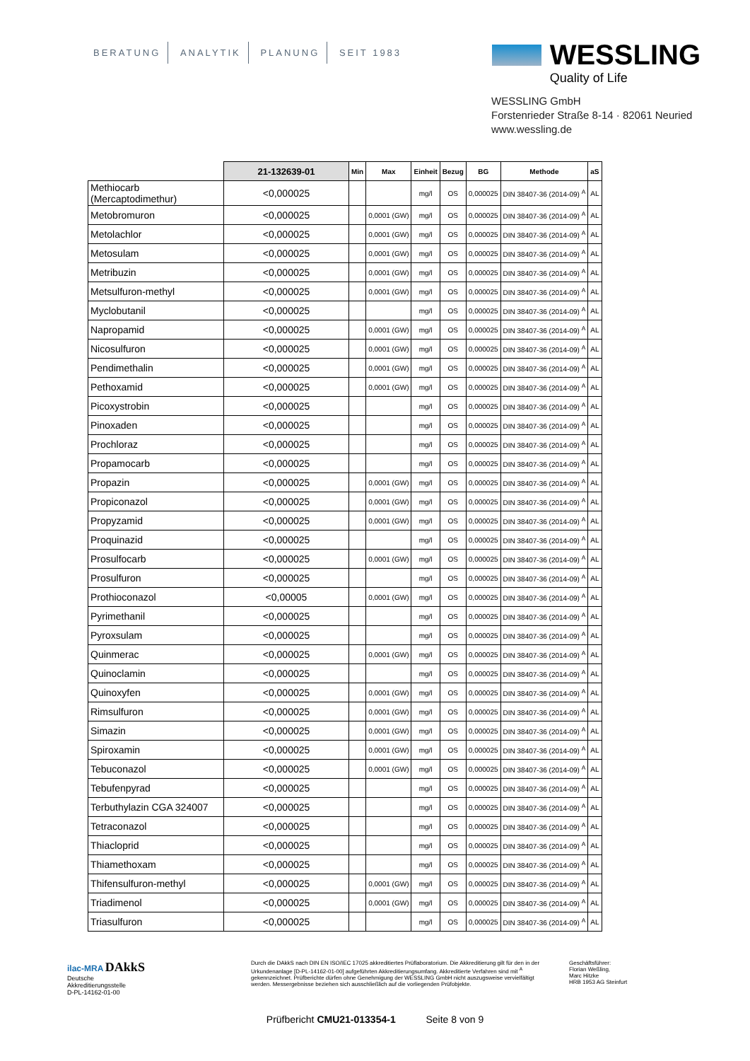BERATUNG ANALYTIK PLANUNG SEIT 1983
WESSLING
Quality of Life
WESSLING GmbH
Forstenrieder Straße 8-14 · 82061 Neuried
www.wessling.de
| | 21-132639-01 | Min | Max | Einheit | Bezug | BG | Methode | aS |
| --- | --- | --- | --- | --- | --- | --- | --- | --- |
| Methiocarb (Mercaptodimethur) | <0,000025 | | | mg/l | OS | 0,000025 | DIN 38407-36 (2014-09) <sup>A</sup> | AL |
| Metobromuron | <0,000025 | | 0,0001 (GW) | mg/l | OS | 0,000025 | DIN 38407-36 (2014-09) <sup>A</sup> | AL |
| Metolachlor | <0,000025 | | 0,0001 (GW) | mg/l | OS | 0,000025 | DIN 38407-36 (2014-09) <sup>A</sup> | AL |
| Metosulam | <0,000025 | | 0,0001 (GW) | mg/l | OS | 0,000025 | DIN 38407-36 (2014-09) <sup>A</sup> | AL |
| Metribuzin | <0,000025 | | 0,0001 (GW) | mg/l | OS | 0,000025 | DIN 38407-36 (2014-09) <sup>A</sup> | AL |
| Metsulfuron-methyl | <0,000025 | | 0,0001 (GW) | mg/l | OS | 0,000025 | DIN 38407-36 (2014-09) <sup>A</sup> | AL |
| Myclobutanil | <0,000025 | | | mg/l | OS | 0,000025 | DIN 38407-36 (2014-09) <sup>A</sup> | AL |
| Napropamid | <0,000025 | | 0,0001 (GW) | mg/l | OS | 0,000025 | DIN 38407-36 (2014-09) <sup>A</sup> | AL |
| Nicosulfuron | <0,000025 | | 0,0001 (GW) | mg/l | OS | 0,000025 | DIN 38407-36 (2014-09) <sup>A</sup> | AL |
| Pendimethalin | <0,000025 | | 0,0001 (GW) | mg/l | OS | 0,000025 | DIN 38407-36 (2014-09) <sup>A</sup> | AL |
| Pethoxamid | <0,000025 | | 0,0001 (GW) | mg/l | OS | 0,000025 | DIN 38407-36 (2014-09) <sup>A</sup> | AL |
| Picoxystrobin | <0,000025 | | | mg/l | OS | 0,000025 | DIN 38407-36 (2014-09) <sup>A</sup> | AL |
| Pinoxaden | <0,000025 | | | mg/l | OS | 0,000025 | DIN 38407-36 (2014-09) <sup>A</sup> | AL |
| Prochloraz | <0,000025 | | | mg/l | OS | 0,000025 | DIN 38407-36 (2014-09) <sup>A</sup> | AL |
| Propamocarb | <0,000025 | | | mg/l | OS | 0,000025 | DIN 38407-36 (2014-09) <sup>A</sup> | AL |
| Propazin | <0,000025 | | 0,0001 (GW) | mg/l | OS | 0,000025 | DIN 38407-36 (2014-09) <sup>A</sup> | AL |
| Propiconazol | <0,000025 | | 0,0001 (GW) | mg/l | OS | 0,000025 | DIN 38407-36 (2014-09) <sup>A</sup> | AL |
| Propyzamid | <0,000025 | | 0,0001 (GW) | mg/l | OS | 0,000025 | DIN 38407-36 (2014-09) <sup>A</sup> | AL |
| Proquinazid | <0,000025 | | | mg/l | OS | 0,000025 | DIN 38407-36 (2014-09) <sup>A</sup> | AL |
| Prosulfocarb | <0,000025 | | 0,0001 (GW) | mg/l | OS | 0,000025 | DIN 38407-36 (2014-09) <sup>A</sup> | AL |
| Prosulfuron | <0,000025 | | | mg/l | OS | 0,000025 | DIN 38407-36 (2014-09) <sup>A</sup> | AL |
| Prothioconazol | <0,00005 | | 0,0001 (GW) | mg/l | OS | 0,000025 | DIN 38407-36 (2014-09) <sup>A</sup> | AL |
| Pyrimethanil | <0,000025 | | | mg/l | OS | 0,000025 | DIN 38407-36 (2014-09) <sup>A</sup> | AL |
| Pyroxsulam | <0,000025 | | | mg/l | OS | 0,000025 | DIN 38407-36 (2014-09) <sup>A</sup> | AL |
| Quinmerac | <0,000025 | | 0,0001 (GW) | mg/l | OS | 0,000025 | DIN 38407-36 (2014-09) <sup>A</sup> | AL |
| Quinoclamin | <0,000025 | | | mg/l | OS | 0,000025 | DIN 38407-36 (2014-09) <sup>A</sup> | AL |
| Quinoxyfen | <0,000025 | | 0,0001 (GW) | mg/l | OS | 0,000025 | DIN 38407-36 (2014-09) <sup>A</sup> | AL |
| Rimsulfuron | <0,000025 | | 0,0001 (GW) | mg/l | OS | 0,000025 | DIN 38407-36 (2014-09) <sup>A</sup> | AL |
| Simazin | <0,000025 | | 0,0001 (GW) | mg/l | OS | 0,000025 | DIN 38407-36 (2014-09) <sup>A</sup> | AL |
| Spiroxamin | <0,000025 | | 0,0001 (GW) | mg/l | OS | 0,000025 | DIN 38407-36 (2014-09) <sup>A</sup> | AL |
| Tebuconazol | <0,000025 | | 0,0001 (GW) | mg/l | OS | 0,000025 | DIN 38407-36 (2014-09) <sup>A</sup> | AL |
| Tebufenpyrad | <0,000025 | | | mg/l | OS | 0,000025 | DIN 38407-36 (2014-09) <sup>A</sup> | AL |
| Terbuthylazin CGA 324007 | <0,000025 | | | mg/l | OS | 0,000025 | DIN 38407-36 (2014-09) <sup>A</sup> | AL |
| Tetraconazol | <0,000025 | | | mg/l | OS | 0,000025 | DIN 38407-36 (2014-09) <sup>A</sup> | AL |
| Thiacloprid | <0,000025 | | | mg/l | OS | 0,000025 | DIN 38407-36 (2014-09) <sup>A</sup> | AL |
| Thiamethoxam | <0,000025 | | | mg/l | OS | 0,000025 | DIN 38407-36 (2014-09) <sup>A</sup> | AL |
| Thifensulfuron-methyl | <0,000025 | | 0,0001 (GW) | mg/l | OS | 0,000025 | DIN 38407-36 (2014-09) <sup>A</sup> | AL |
| Triadimenol | <0,000025 | | 0,0001 (GW) | mg/l | OS | 0,000025 | DIN 38407-36 (2014-09) <sup>A</sup> | AL |
| Triasulfuron | <0,000025 | | | mg/l | OS | 0,000025 | DIN 38407-36 (2014-09) <sup>A</sup> | AL |
ilac-MRA DAkkS
Deutsche
Akkreditierungsstelle
D-PL-14162-01-00
Durch die DAkkS nach DIN EN ISO/IEC 17025 akkreditiertes Prüflaboratorium. Die Akkreditierung gilt für den in der Urkundenanlage [D-PL-14162-01-00] aufgeführten Akkreditierungsumfang. Akkreditierte Verfahren sind mit <sup>A</sup> gekennzeichnet. Prüfberichte dürfen ohne Genehmigung der WESSLING GmbH nicht auszugsweise vervielfältigt werden. Messergebnisse beziehen sich ausschließlich auf die vorliegenden Prüfobjekte.
Geschäftsführer:
Florian Weßling,
Marc Hitzke
HRB 1953 AG Steinfurt
Prüfbericht CMU21-013354-1 Seite 8 von 9